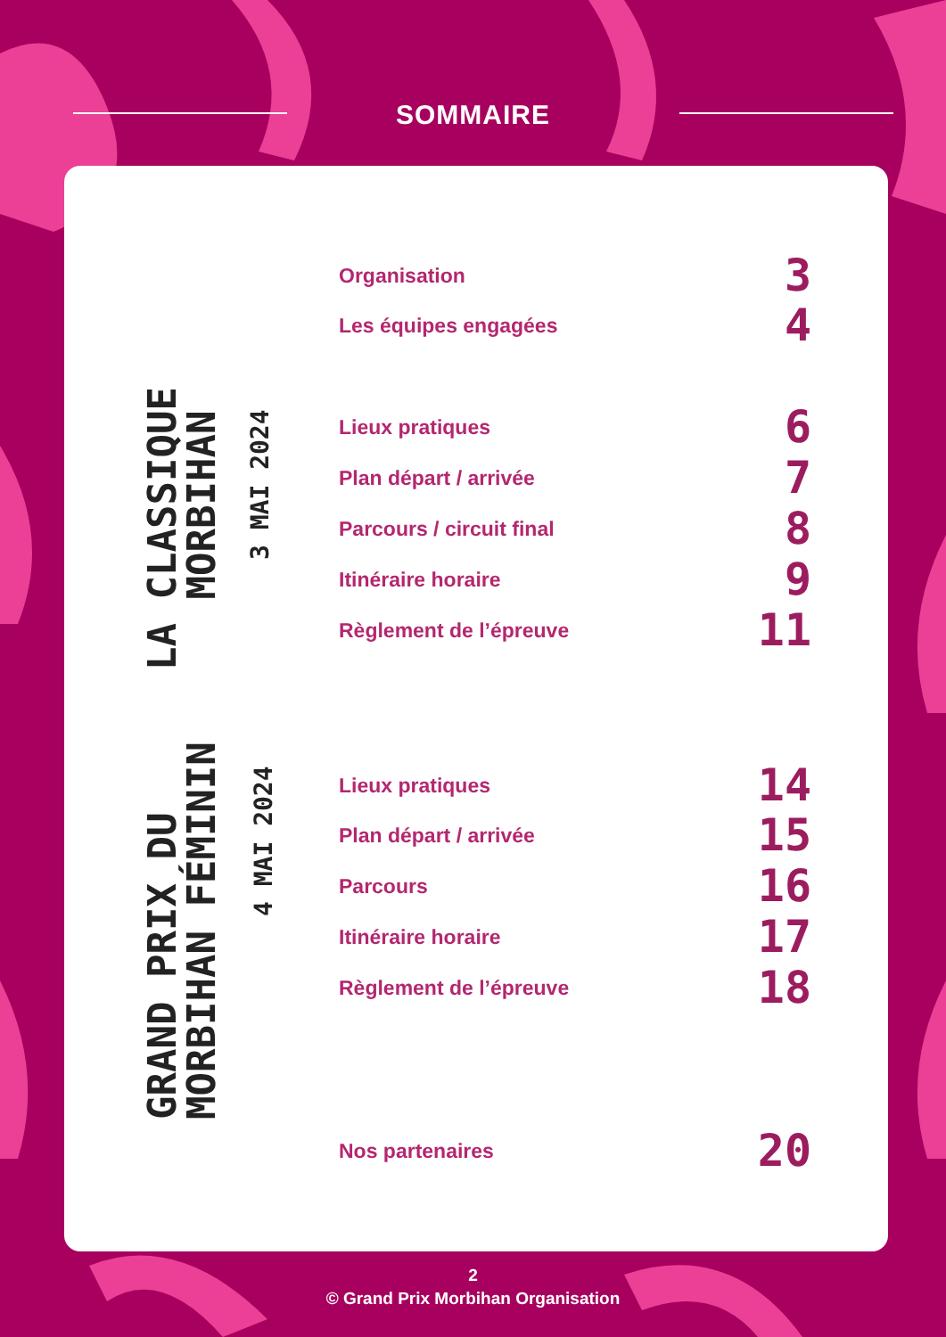SOMMAIRE
LA CLASSIQUE
MORBIHAN
3 MAI 2024
GRAND PRIX DU
MORBIHAN FÉMININ
4 MAI 2024
Organisation 3
Les équipes engagées 4
Lieux pratiques 6
Plan départ / arrivée 7
Parcours / circuit final 8
Itinéraire horaire 9
Règlement de l’épreuve 11
Lieux pratiques 14
Plan départ / arrivée 15
Parcours 16
Itinéraire horaire 17
Règlement de l’épreuve 18
Nos partenaires 20
2
© Grand Prix Morbihan Organisation